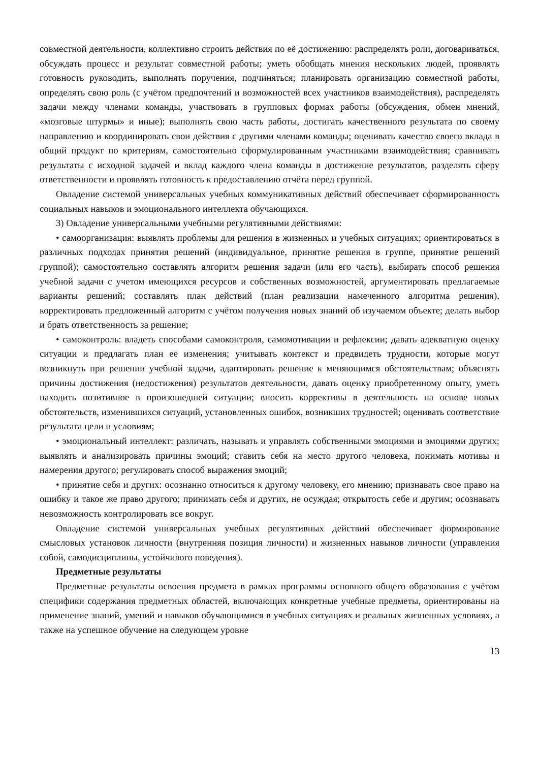совместной деятельности, коллективно строить действия по её достижению: распределять роли, договариваться, обсуждать процесс и результат совместной работы; уметь обобщать мнения нескольких людей, проявлять готовность руководить, выполнять поручения, подчиняться; планировать организацию совместной работы, определять свою роль (с учётом предпочтений и возможностей всех участников взаимодействия), распределять задачи между членами команды, участвовать в групповых формах работы (обсуждения, обмен мнений, «мозговые штурмы» и иные); выполнять свою часть работы, достигать качественного результата по своему направлению и координировать свои действия с другими членами команды; оценивать качество своего вклада в общий продукт по критериям, самостоятельно сформулированным участниками взаимодействия; сравнивать результаты с исходной задачей и вклад каждого члена команды в достижение результатов, разделять сферу ответственности и проявлять готовность к предоставлению отчёта перед группой.
Овладение системой универсальных учебных коммуникативных действий обеспечивает сформированность социальных навыков и эмоционального интеллекта обучающихся.
3) Овладение универсальными учебными регулятивными действиями:
• самоорганизация: выявлять проблемы для решения в жизненных и учебных ситуациях; ориентироваться в различных подходах принятия решений (индивидуальное, принятие решения в группе, принятие решений группой); самостоятельно составлять алгоритм решения задачи (или его часть), выбирать способ решения учебной задачи с учетом имеющихся ресурсов и собственных возможностей, аргументировать предлагаемые варианты решений; составлять план действий (план реализации намеченного алгоритма решения), корректировать предложенный алгоритм с учётом получения новых знаний об изучаемом объекте; делать выбор и брать ответственность за решение;
• самоконтроль: владеть способами самоконтроля, самомотивации и рефлексии; давать адекватную оценку ситуации и предлагать план ее изменения; учитывать контекст и предвидеть трудности, которые могут возникнуть при решении учебной задачи, адаптировать решение к меняющимся обстоятельствам; объяснять причины достижения (недостижения) результатов деятельности, давать оценку приобретенному опыту, уметь находить позитивное в произошедшей ситуации; вносить коррективы в деятельность на основе новых обстоятельств, изменившихся ситуаций, установленных ошибок, возникших трудностей; оценивать соответствие результата цели и условиям;
• эмоциональный интеллект: различать, называть и управлять собственными эмоциями и эмоциями других; выявлять и анализировать причины эмоций; ставить себя на место другого человека, понимать мотивы и намерения другого; регулировать способ выражения эмоций;
• принятие себя и других: осознанно относиться к другому человеку, его мнению; признавать свое право на ошибку и такое же право другого; принимать себя и других, не осуждая; открытость себе и другим; осознавать невозможность контролировать все вокруг.
Овладение системой универсальных учебных регулятивных действий обеспечивает формирование смысловых установок личности (внутренняя позиция личности) и жизненных навыков личности (управления собой, самодисциплины, устойчивого поведения).
Предметные результаты
Предметные результаты освоения предмета в рамках программы основного общего образования с учётом специфики содержания предметных областей, включающих конкретные учебные предметы, ориентированы на применение знаний, умений и навыков обучающимися в учебных ситуациях и реальных жизненных условиях, а также на успешное обучение на следующем уровне
13